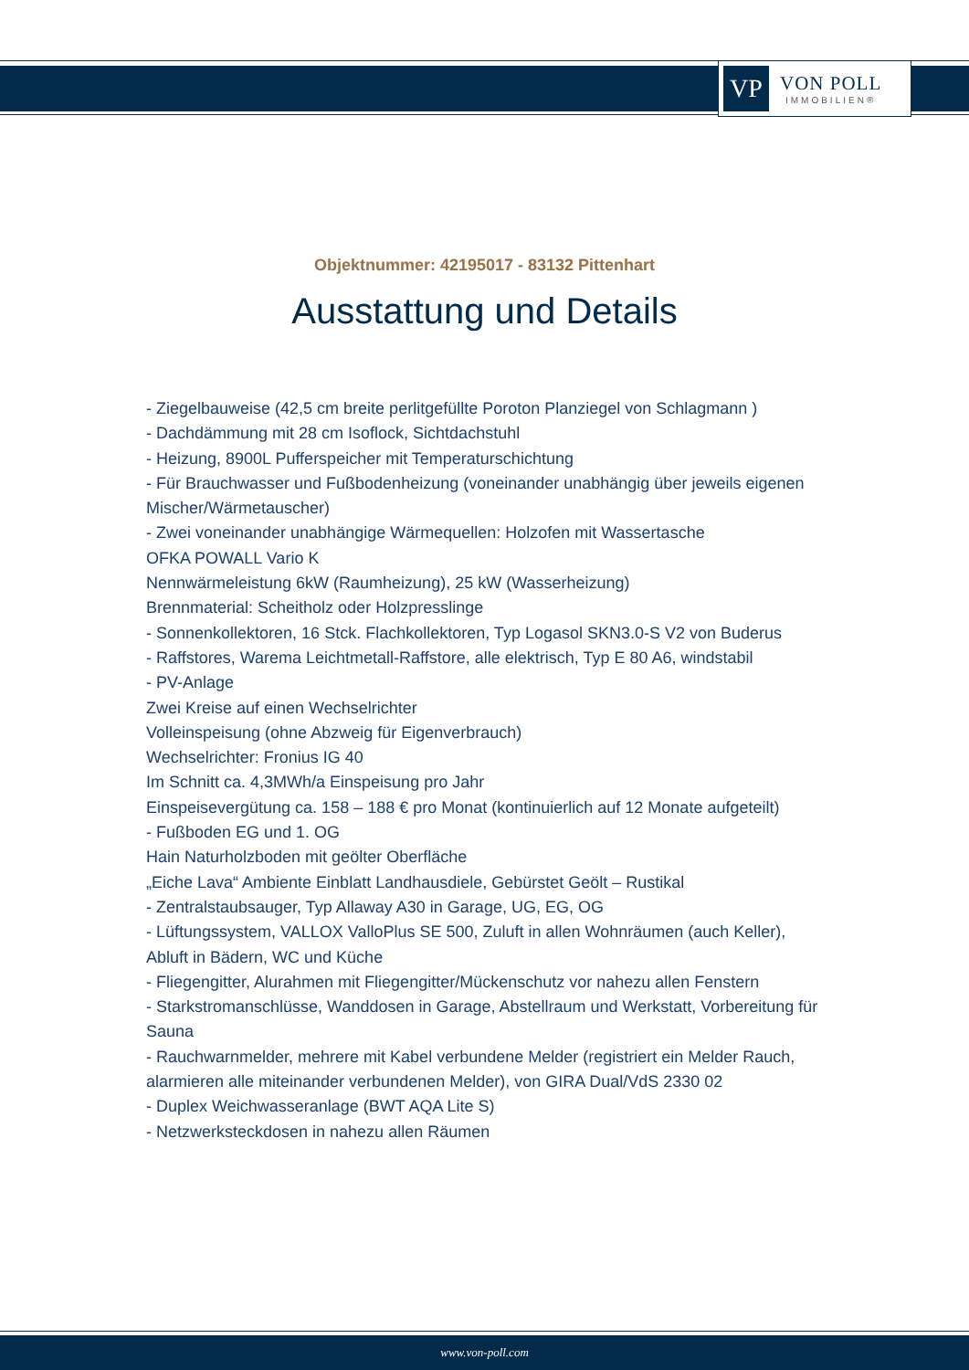VP
VON POLL
IMMOBILIEN®
Objektnummer: 42195017 - 83132 Pittenhart
Ausstattung und Details
- Ziegelbauweise (42,5 cm breite perlitgefüllte Poroton Planziegel von Schlagmann )
- Dachdämmung mit 28 cm Isoflock, Sichtdachstuhl
- Heizung, 8900L Pufferspeicher mit Temperaturschichtung
- Für Brauchwasser und Fußbodenheizung (voneinander unabhängig über jeweils eigenen Mischer/Wärmetauscher)
- Zwei voneinander unabhängige Wärmequellen: Holzofen mit Wassertasche
OFKA POWALL Vario K
Nennwärmeleistung 6kW (Raumheizung), 25 kW (Wasserheizung)
Brennmaterial: Scheitholz oder Holzpresslinge
- Sonnenkollektoren, 16 Stck. Flachkollektoren, Typ Logasol SKN3.0-S V2 von Buderus
- Raffstores, Warema Leichtmetall-Raffstore, alle elektrisch, Typ E 80 A6, windstabil
- PV-Anlage
Zwei Kreise auf einen Wechselrichter
Volleinspeisung (ohne Abzweig für Eigenverbrauch)
Wechselrichter: Fronius IG 40
Im Schnitt ca. 4,3MWh/a Einspeisung pro Jahr
Einspeisevergütung ca. 158 – 188 € pro Monat (kontinuierlich auf 12 Monate aufgeteilt)
- Fußboden EG und 1. OG
Hain Naturholzboden mit geölter Oberfläche
„Eiche Lava“ Ambiente Einblatt Landhausdiele, Gebürstet Geölt – Rustikal
- Zentralstaubsauger, Typ Allaway A30 in Garage, UG, EG, OG
- Lüftungssystem, VALLOX ValloPlus SE 500, Zuluft in allen Wohnräumen (auch Keller), Abluft in Bädern, WC und Küche
- Fliegengitter, Alurahmen mit Fliegengitter/Mückenschutz vor nahezu allen Fenstern
- Starkstromanschlüsse, Wanddosen in Garage, Abstellraum und Werkstatt, Vorbereitung für Sauna
- Rauchwarnmelder, mehrere mit Kabel verbundene Melder (registriert ein Melder Rauch, alarmieren alle miteinander verbundenen Melder), von GIRA Dual/VdS 2330 02
- Duplex Weichwasseranlage (BWT AQA Lite S)
- Netzwerksteckdosen in nahezu allen Räumen
www.von-poll.com